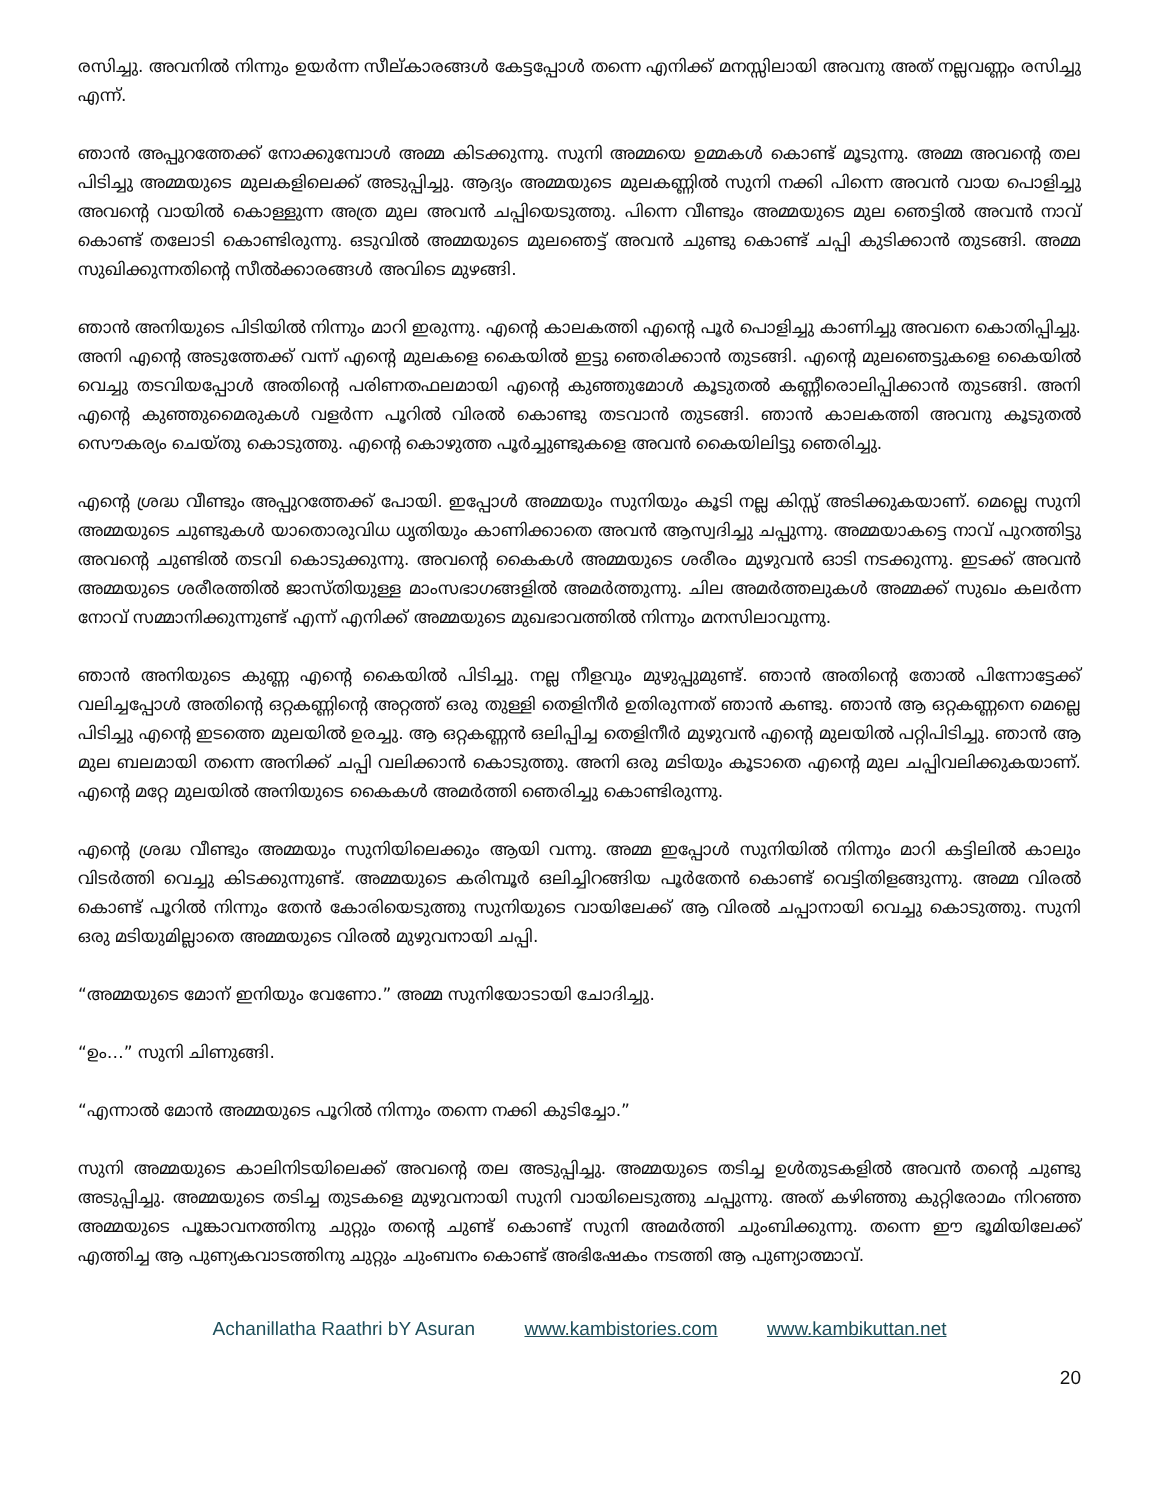രസിച്ചു. അവനിൽ നിന്നും ഉയർന്ന സീല്കാരങ്ങൾ കേട്ടപ്പോൾ തന്നെ എനിക്ക് മനസ്സിലായി അവനു അത് നല്ലവണ്ണം രസിച്ചു എന്ന്.
ഞാൻ അപ്പുറത്തേക്ക് നോക്കുമ്പോൾ അമ്മ കിടക്കുന്നു. സുനി അമ്മയെ ഉമ്മകൾ കൊണ്ട് മൂടുന്നു. അമ്മ അവന്റെ തല പിടിച്ചു അമ്മയുടെ മുലകളിലെക്ക് അടുപ്പിച്ചു. ആദ്യം അമ്മയുടെ മുലകണ്ണിൽ സുനി നക്കി പിന്നെ അവൻ വായ പൊളിച്ചു അവന്റെ വായിൽ കൊള്ളുന്ന അത്ര മുല അവൻ ചപ്പിയെടുത്തു. പിന്നെ വീണ്ടും അമ്മയുടെ മുല ഞെട്ടിൽ അവൻ നാവ് കൊണ്ട് തലോടി കൊണ്ടിരുന്നു. ഒടുവിൽ അമ്മയുടെ മുലഞെട്ട് അവൻ ചുണ്ടു കൊണ്ട് ചപ്പി കുടിക്കാൻ തുടങ്ങി. അമ്മ സുഖിക്കുന്നതിന്റെ സീൽക്കാരങ്ങൾ അവിടെ മുഴങ്ങി.
ഞാൻ അനിയുടെ പിടിയിൽ നിന്നും മാറി ഇരുന്നു. എന്റെ കാലകത്തി എന്റെ പൂർ പൊളിച്ചു കാണിച്ചു അവനെ കൊതിപ്പിച്ചു. അനി എന്റെ അടുത്തേക്ക് വന്ന് എന്റെ മുലകളെ കൈയിൽ ഇട്ടു ഞെരിക്കാൻ തുടങ്ങി. എന്റെ മുലഞെട്ടുകളെ കൈയിൽ വെച്ചു തടവിയപ്പോൾ അതിന്റെ പരിണതഫലമായി എന്റെ കുഞ്ഞുമോൾ കൂടുതൽ കണ്ണീരൊലിപ്പിക്കാൻ തുടങ്ങി. അനി എന്റെ കുഞ്ഞുമൈരുകൾ വളർന്ന പൂറിൽ വിരൽ കൊണ്ടു തടവാൻ തുടങ്ങി. ഞാൻ കാലകത്തി അവനു കൂടുതൽ സൌകര്യം ചെയ്തു കൊടുത്തു. എന്റെ കൊഴുത്ത പൂർച്ചുണ്ടുകളെ അവൻ കൈയിലിട്ടു ഞെരിച്ചു.
എന്റെ ശ്രദ്ധ വീണ്ടും അപ്പുറത്തേക്ക് പോയി. ഇപ്പോൾ അമ്മയും സുനിയും കൂടി നല്ല കിസ്സ് അടിക്കുകയാണ്. മെല്ലെ സുനി അമ്മയുടെ ചുണ്ടുകൾ യാതൊരുവിധ ധൃതിയും കാണിക്കാതെ അവൻ ആസ്വദിച്ചു ചപ്പുന്നു. അമ്മയാകട്ടെ നാവ് പുറത്തിട്ടു അവന്റെ ചുണ്ടിൽ തടവി കൊടുക്കുന്നു. അവന്റെ കൈകൾ അമ്മയുടെ ശരീരം മുഴുവൻ ഓടി നടക്കുന്നു. ഇടക്ക് അവൻ അമ്മയുടെ ശരീരത്തിൽ ജാസ്തിയുള്ള മാംസഭാഗങ്ങളിൽ അമർത്തുന്നു. ചില അമർത്തലുകൾ അമ്മക്ക് സുഖം കലർന്ന നോവ് സമ്മാനിക്കുന്നുണ്ട് എന്ന് എനിക്ക് അമ്മയുടെ മുഖഭാവത്തിൽ നിന്നും മനസിലാവുന്നു.
ഞാൻ അനിയുടെ കുണ്ണ എന്റെ കൈയിൽ പിടിച്ചു. നല്ല നീളവും മുഴുപ്പുമുണ്ട്. ഞാൻ അതിന്റെ തോൽ പിന്നോട്ടേക്ക് വലിച്ചപ്പോൾ അതിന്റെ ഒറ്റകണ്ണിന്റെ അറ്റത്ത് ഒരു തുള്ളി തെളിനീർ ഉതിരുന്നത് ഞാൻ കണ്ടു. ഞാൻ ആ ഒറ്റകണ്ണനെ മെല്ലെ പിടിച്ചു എന്റെ ഇടത്തെ മുലയിൽ ഉരച്ചു. ആ ഒറ്റകണ്ണൻ ഒലിപ്പിച്ച തെളിനീർ മുഴുവൻ എന്റെ മുലയിൽ പറ്റിപിടിച്ചു. ഞാൻ ആ മുല ബലമായി തന്നെ അനിക്ക് ചപ്പി വലിക്കാൻ കൊടുത്തു. അനി ഒരു മടിയും കൂടാതെ എന്റെ മുല ചപ്പിവലിക്കുകയാണ്. എന്റെ മറ്റേ മുലയിൽ അനിയുടെ കൈകൾ അമർത്തി ഞെരിച്ചു കൊണ്ടിരുന്നു.
എന്റെ ശ്രദ്ധ വീണ്ടും അമ്മയും സുനിയിലെക്കും ആയി വന്നു. അമ്മ ഇപ്പോൾ സുനിയിൽ നിന്നും മാറി കട്ടിലിൽ കാലും വിടർത്തി വെച്ചു കിടക്കുന്നുണ്ട്. അമ്മയുടെ കരിമ്പൂർ ഒലിച്ചിറങ്ങിയ പൂർതേൻ കൊണ്ട് വെട്ടിതിളങ്ങുന്നു. അമ്മ വിരൽ കൊണ്ട് പൂറിൽ നിന്നും തേൻ കോരിയെടുത്തു സുനിയുടെ വായിലേക്ക് ആ വിരൽ ചപ്പാനായി വെച്ചു കൊടുത്തു. സുനി ഒരു മടിയുമില്ലാതെ അമ്മയുടെ വിരൽ മുഴുവനായി ചപ്പി.
“അമ്മയുടെ മോന് ഇനിയും വേണോ.” അമ്മ സുനിയോടായി ചോദിച്ചു.
“ഉം…” സുനി ചിണുങ്ങി.
“എന്നാൽ മോൻ അമ്മയുടെ പൂറിൽ നിന്നും തന്നെ നക്കി കുടിച്ചോ.”
സുനി അമ്മയുടെ കാലിനിടയിലെക്ക് അവന്റെ തല അടുപ്പിച്ചു. അമ്മയുടെ തടിച്ച ഉൾതുടകളിൽ അവൻ തന്റെ ചുണ്ടു അടുപ്പിച്ചു. അമ്മയുടെ തടിച്ച തുടകളെ മുഴുവനായി സുനി വായിലെടുത്തു ചപ്പുന്നു. അത് കഴിഞ്ഞു കുറ്റിരോമം നിറഞ്ഞ അമ്മയുടെ പൂങ്കാവനത്തിനു ചുറ്റും തന്റെ ചുണ്ട് കൊണ്ട് സുനി അമർത്തി ചുംബിക്കുന്നു. തന്നെ ഈ ഭൂമിയിലേക്ക് എത്തിച്ച ആ പുണ്യകവാടത്തിനു ചുറ്റും ചുംബനം കൊണ്ട് അഭിഷേകം നടത്തി ആ പുണ്യാത്മാവ്.
Achanillatha Raathri bY Asuran www.kambistories.com www.kambikuttan.net
20